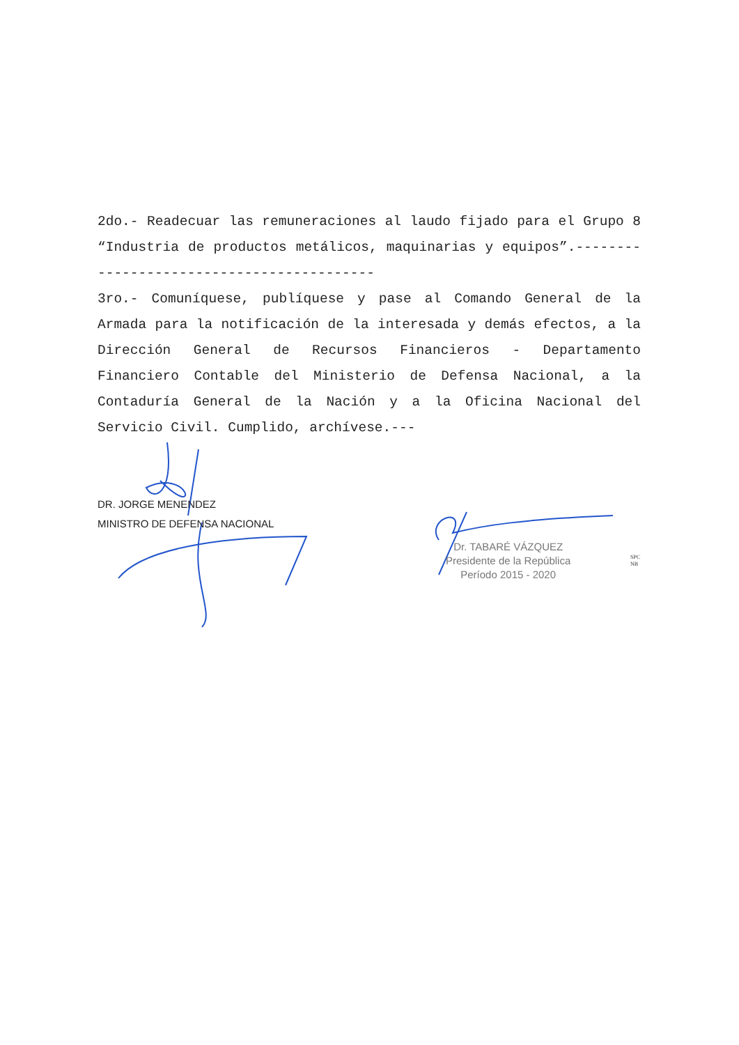2do.- Readecuar las remuneraciones al laudo fijado para el Grupo 8 “Industria de productos metálicos, maquinarias y equipos”.------------------------------------------
3ro.- Comuníquese, publíquese y pase al Comando General de la Armada para la notificación de la interesada y demás efectos, a la Dirección General de Recursos Financieros - Departamento Financiero Contable del Ministerio de Defensa Nacional, a la Contaduría General de la Nación y a la Oficina Nacional del Servicio Civil. Cumplido, archívese.---
DR. JORGE MENENDEZ
MINISTRO DE DEFENSA NACIONAL
Dr. TABARÉ VÁZQUEZ
Presidente de la República
Período 2015 - 2020
SPC
NB